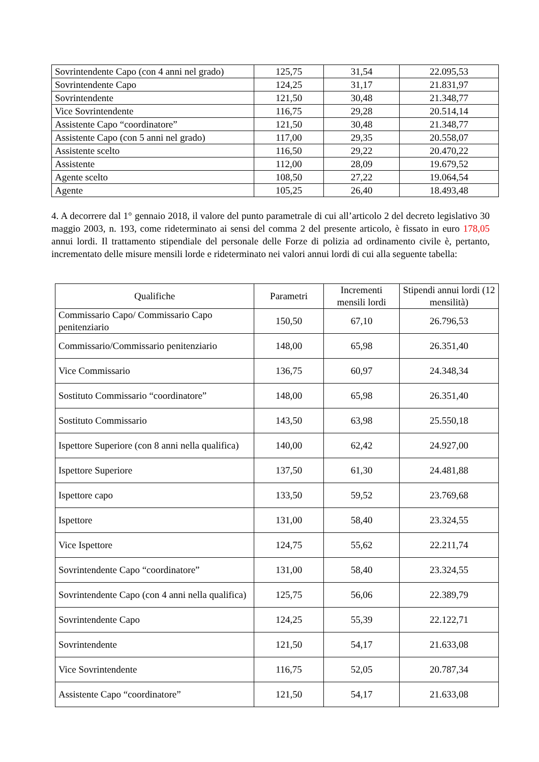| Sovrintendente Capo (con 4 anni nel grado) | 125,75 | 31,54 | 22.095,53 |
| Sovrintendente Capo | 124,25 | 31,17 | 21.831,97 |
| Sovrintendente | 121,50 | 30,48 | 21.348,77 |
| Vice Sovrintendente | 116,75 | 29,28 | 20.514,14 |
| Assistente Capo “coordinatore” | 121,50 | 30,48 | 21.348,77 |
| Assistente Capo (con 5 anni nel grado) | 117,00 | 29,35 | 20.558,07 |
| Assistente scelto | 116,50 | 29,22 | 20.470,22 |
| Assistente | 112,00 | 28,09 | 19.679,52 |
| Agente scelto | 108,50 | 27,22 | 19.064,54 |
| Agente | 105,25 | 26,40 | 18.493,48 |
4. A decorrere dal 1° gennaio 2018, il valore del punto parametrale di cui all’articolo 2 del decreto legislativo 30 maggio 2003, n. 193, come rideterminato ai sensi del comma 2 del presente articolo, è fissato in euro 178,05 annui lordi. Il trattamento stipendiale del personale delle Forze di polizia ad ordinamento civile è, pertanto, incrementato delle misure mensili lorde e rideterminato nei valori annui lordi di cui alla seguente tabella:
| Qualifiche | Parametri | Incrementi mensili lordi | Stipendi annui lordi (12 mensilità) |
| --- | --- | --- | --- |
| Commissario Capo/ Commissario Capo penitenziario | 150,50 | 67,10 | 26.796,53 |
| Commissario/Commissario penitenziario | 148,00 | 65,98 | 26.351,40 |
| Vice Commissario | 136,75 | 60,97 | 24.348,34 |
| Sostituto Commissario “coordinatore” | 148,00 | 65,98 | 26.351,40 |
| Sostituto Commissario | 143,50 | 63,98 | 25.550,18 |
| Ispettore Superiore (con 8 anni nella qualifica) | 140,00 | 62,42 | 24.927,00 |
| Ispettore Superiore | 137,50 | 61,30 | 24.481,88 |
| Ispettore capo | 133,50 | 59,52 | 23.769,68 |
| Ispettore | 131,00 | 58,40 | 23.324,55 |
| Vice Ispettore | 124,75 | 55,62 | 22.211,74 |
| Sovrintendente Capo “coordinatore” | 131,00 | 58,40 | 23.324,55 |
| Sovrintendente Capo (con 4 anni nella qualifica) | 125,75 | 56,06 | 22.389,79 |
| Sovrintendente Capo | 124,25 | 55,39 | 22.122,71 |
| Sovrintendente | 121,50 | 54,17 | 21.633,08 |
| Vice Sovrintendente | 116,75 | 52,05 | 20.787,34 |
| Assistente Capo “coordinatore” | 121,50 | 54,17 | 21.633,08 |